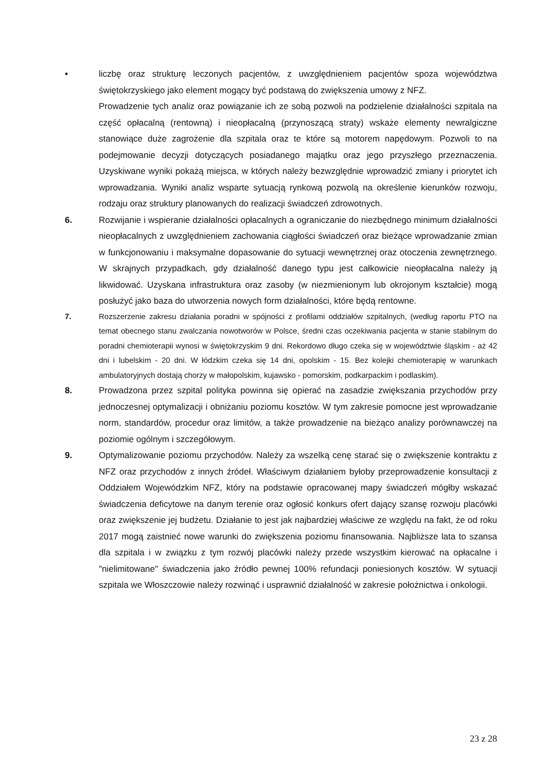• liczbę oraz strukturę leczonych pacjentów, z uwzględnieniem pacjentów spoza województwa świętokrzyskiego jako element mogący być podstawą do zwiększenia umowy z NFZ.
Prowadzenie tych analiz oraz powiązanie ich ze sobą pozwoli na podzielenie działalności szpitala na część opłacalną (rentowną) i nieopłacalną (przynoszącą straty) wskaże elementy newralgiczne stanowiące duże zagrożenie dla szpitala oraz te które są motorem napędowym. Pozwoli to na podejmowanie decyzji dotyczących posiadanego majątku oraz jego przyszłego przeznaczenia. Uzyskiwane wyniki pokażą miejsca, w których należy bezwzględnie wprowadzić zmiany i priorytet ich wprowadzania. Wyniki analiz wsparte sytuacją rynkową pozwolą na określenie kierunków rozwoju, rodzaju oraz struktury planowanych do realizacji świadczeń zdrowotnych.
6. Rozwijanie i wspieranie działalności opłacalnych a ograniczanie do niezbędnego minimum działalności nieopłacalnych z uwzględnieniem zachowania ciągłości świadczeń oraz bieżące wprowadzanie zmian w funkcjonowaniu i maksymalne dopasowanie do sytuacji wewnętrznej oraz otoczenia zewnętrznego. W skrajnych przypadkach, gdy działalność danego typu jest całkowicie nieopłacalna należy ją likwidować. Uzyskana infrastruktura oraz zasoby (w niezmienionym lub okrojonym kształcie) mogą posłużyć jako baza do utworzenia nowych form działalności, które będą rentowne.
7. Rozszerzenie zakresu działania poradni w spójności z profilami oddziałów szpitalnych, (według raportu PTO na temat obecnego stanu zwalczania nowotworów w Polsce, średni czas oczekiwania pacjenta w stanie stabilnym do poradni chemioterapii wynosi w świętokrzyskim 9 dni. Rekordowo długo czeka się w województwie śląskim - aż 42 dni i lubelskim - 20 dni. W łódzkim czeka się 14 dni, opolskim - 15. Bez kolejki chemioterapię w warunkach ambulatoryjnych dostają chorzy w małopolskim, kujawsko - pomorskim, podkarpackim i podlaskim).
8. Prowadzona przez szpital polityka powinna się opierać na zasadzie zwiększania przychodów przy jednoczesnej optymalizacji i obniżaniu poziomu kosztów. W tym zakresie pomocne jest wprowadzanie norm, standardów, procedur oraz limitów, a także prowadzenie na bieżąco analizy porównawczej na poziomie ogólnym i szczegółowym.
9. Optymalizowanie poziomu przychodów. Należy za wszelką cenę starać się o zwiększenie kontraktu z NFZ oraz przychodów z innych źródeł. Właściwym działaniem byłoby przeprowadzenie konsultacji z Oddziałem Wojewódzkim NFZ, który na podstawie opracowanej mapy świadczeń mógłby wskazać świadczenia deficytowe na danym terenie oraz ogłosić konkurs ofert dający szansę rozwoju placówki oraz zwiększenie jej budżetu. Działanie to jest jak najbardziej właściwe ze względu na fakt, że od roku 2017 mogą zaistnieć nowe warunki do zwiększenia poziomu finansowania. Najbliższe lata to szansa dla szpitala i w związku z tym rozwój placówki należy przede wszystkim kierować na opłacalne i "nielimitowane" świadczenia jako źródło pewnej 100% refundacji poniesionych kosztów. W sytuacji szpitala we Włoszczowie należy rozwinąć i usprawnić działalność w zakresie położnictwa i onkologii.
23 z 28